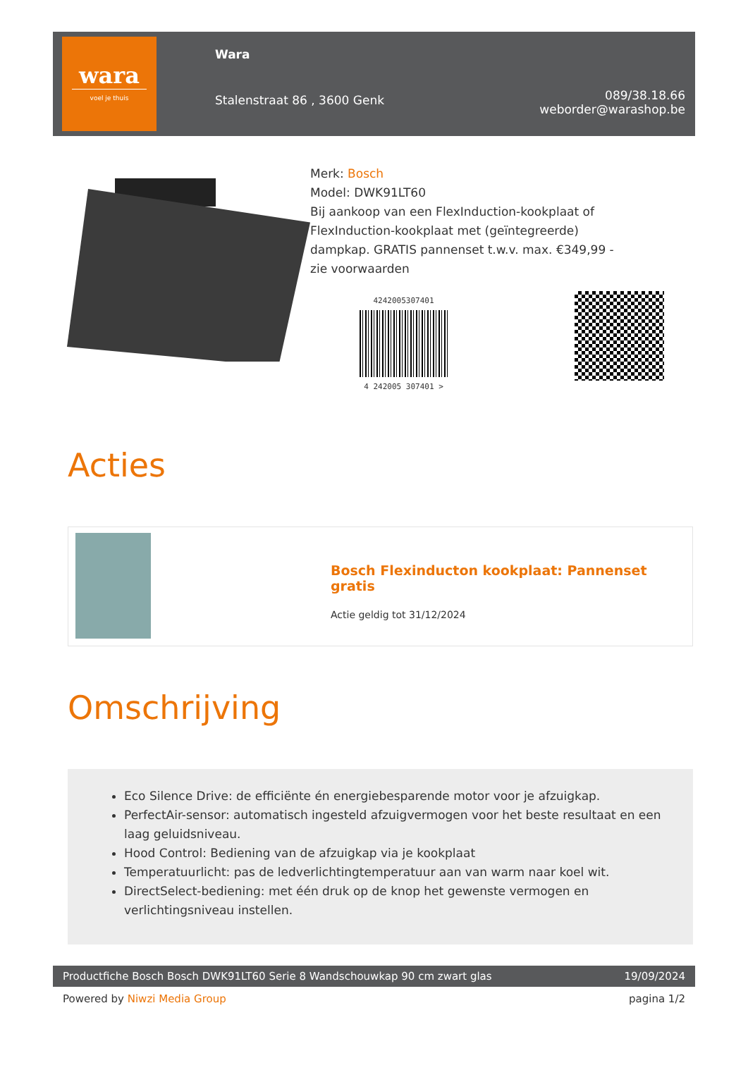wara
voel je thuis
Wara
Stalenstraat 86 , 3600 Genk
089/38.18.66
weborder@warashop.be
Merk: Bosch
Model: DWK91LT60
Bij aankoop van een FlexInduction-kookplaat of
FlexInduction-kookplaat met (geïntegreerde)
dampkap. GRATIS pannenset t.w.v. max. €349,99 -
zie voorwaarden
4242005307401
4 242005 307401 >
Acties
Bosch Flexinducton kookplaat: Pannenset gratis
Actie geldig tot 31/12/2024
Omschrijving
Eco Silence Drive: de efficiënte én energiebesparende motor voor je afzuigkap.
PerfectAir-sensor: automatisch ingesteld afzuigvermogen voor het beste resultaat en een laag geluidsniveau.
Hood Control: Bediening van de afzuigkap via je kookplaat
Temperatuurlicht: pas de ledverlichtingtemperatuur aan van warm naar koel wit.
DirectSelect-bediening: met één druk op de knop het gewenste vermogen en verlichtingsniveau instellen.
Productfiche Bosch Bosch DWK91LT60 Serie 8 Wandschouwkap 90 cm zwart glas 19/09/2024
Powered by Niwzi Media Group pagina 1/2